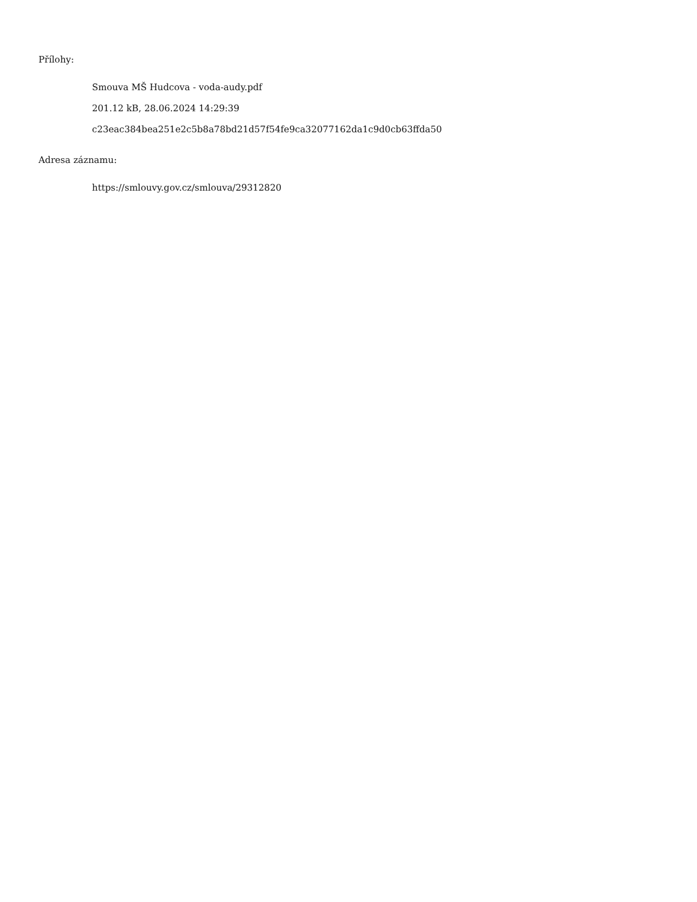Přílohy:
Smouva MŠ Hudcova - voda-audy.pdf
201.12 kB, 28.06.2024 14:29:39
c23eac384bea251e2c5b8a78bd21d57f54fe9ca32077162da1c9d0cb63ffda50
Adresa záznamu:
https://smlouvy.gov.cz/smlouva/29312820